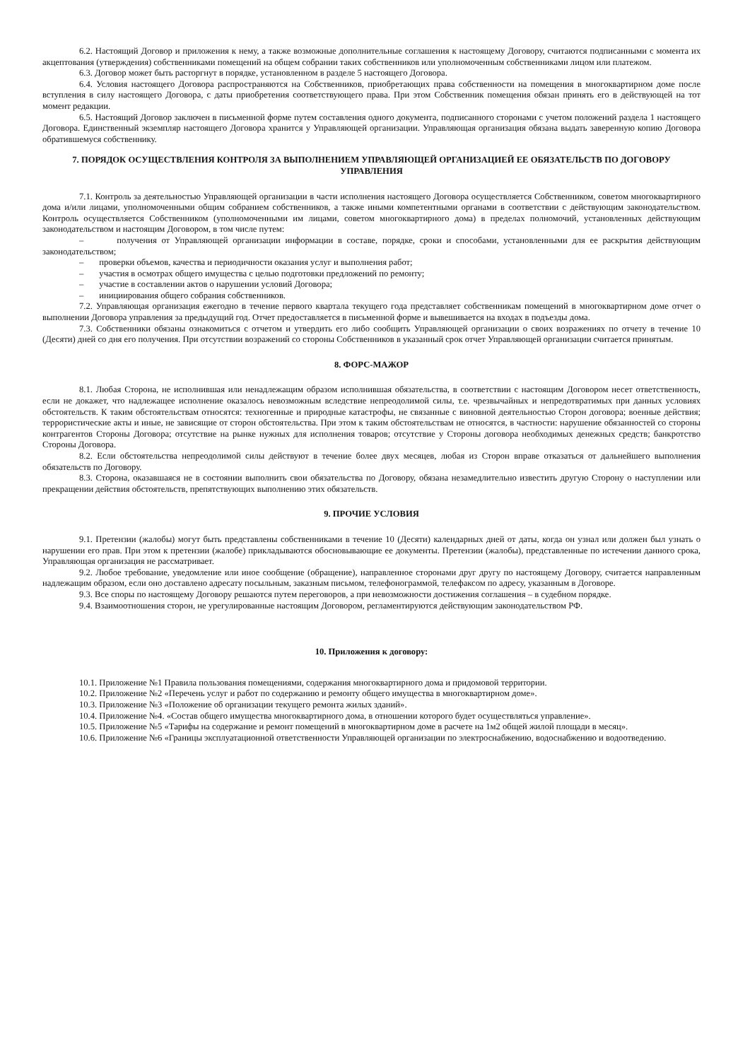6.2. Настоящий Договор и приложения к нему, а также возможные дополнительные соглашения к настоящему Договору, считаются подписанными с момента их акцептования (утверждения) собственниками помещений на общем собрании таких собственников или уполномоченным собственниками лицом или платежом.
6.3. Договор может быть расторгнут в порядке, установленном в разделе 5 настоящего Договора.
6.4. Условия настоящего Договора распространяются на Собственников, приобретающих права собственности на помещения в многоквартирном доме после вступления в силу настоящего Договора, с даты приобретения соответствующего права. При этом Собственник помещения обязан принять его в действующей на тот момент редакции.
6.5. Настоящий Договор заключен в письменной форме путем составления одного документа, подписанного сторонами с учетом положений раздела 1 настоящего Договора. Единственный экземпляр настоящего Договора хранится у Управляющей организации. Управляющая организация обязана выдать заверенную копию Договора обратившемуся собственнику.
7. ПОРЯДОК ОСУЩЕСТВЛЕНИЯ КОНТРОЛЯ ЗА ВЫПОЛНЕНИЕМ УПРАВЛЯЮЩЕЙ ОРГАНИЗАЦИЕЙ ЕЕ ОБЯЗАТЕЛЬСТВ ПО ДОГОВОРУ УПРАВЛЕНИЯ
7.1. Контроль за деятельностью Управляющей организации в части исполнения настоящего Договора осуществляется Собственником, советом многоквартирного дома и/или лицами, уполномоченными общим собранием собственников, а также иными компетентными органами в соответствии с действующим законодательством. Контроль осуществляется Собственником (уполномоченными им лицами, советом многоквартирного дома) в пределах полномочий, установленных действующим законодательством и настоящим Договором, в том числе путем:
– получения от Управляющей организации информации в составе, порядке, сроки и способами, установленными для ее раскрытия действующим законодательством;
– проверки объемов, качества и периодичности оказания услуг и выполнения работ;
– участия в осмотрах общего имущества с целью подготовки предложений по ремонту;
– участие в составлении актов о нарушении условий Договора;
– инициирования общего собрания собственников.
7.2. Управляющая организация ежегодно в течение первого квартала текущего года представляет собственникам помещений в многоквартирном доме отчет о выполнении Договора управления за предыдущий год. Отчет предоставляется в письменной форме и вывешивается на входах в подъезды дома.
7.3. Собственники обязаны ознакомиться с отчетом и утвердить его либо сообщить Управляющей организации о своих возражениях по отчету в течение 10 (Десяти) дней со дня его получения. При отсутствии возражений со стороны Собственников в указанный срок отчет Управляющей организации считается принятым.
8. ФОРС-МАЖОР
8.1. Любая Сторона, не исполнившая или ненадлежащим образом исполнившая обязательства, в соответствии с настоящим Договором несет ответственность, если не докажет, что надлежащее исполнение оказалось невозможным вследствие непреодолимой силы, т.е. чрезвычайных и непредотвратимых при данных условиях обстоятельств. К таким обстоятельствам относятся: техногенные и природные катастрофы, не связанные с виновной деятельностью Сторон договора; военные действия; террористические акты и иные, не зависящие от сторон обстоятельства. При этом к таким обстоятельствам не относятся, в частности: нарушение обязанностей со стороны контрагентов Стороны Договора; отсутствие на рынке нужных для исполнения товаров; отсутствие у Стороны договора необходимых денежных средств; банкротство Стороны Договора.
8.2. Если обстоятельства непреодолимой силы действуют в течение более двух месяцев, любая из Сторон вправе отказаться от дальнейшего выполнения обязательств по Договору.
8.3. Сторона, оказавшаяся не в состоянии выполнить свои обязательства по Договору, обязана незамедлительно известить другую Сторону о наступлении или прекращении действия обстоятельств, препятствующих выполнению этих обязательств.
9. ПРОЧИЕ УСЛОВИЯ
9.1. Претензии (жалобы) могут быть представлены собственниками в течение 10 (Десяти) календарных дней от даты, когда он узнал или должен был узнать о нарушении его прав. При этом к претензии (жалобе) прикладываются обосновывающие ее документы. Претензии (жалобы), представленные по истечении данного срока, Управляющая организация не рассматривает.
9.2. Любое требование, уведомление или иное сообщение (обращение), направленное сторонами друг другу по настоящему Договору, считается направленным надлежащим образом, если оно доставлено адресату посыльным, заказным письмом, телефонограммой, телефаксом по адресу, указанным в Договоре.
9.3. Все споры по настоящему Договору решаются путем переговоров, а при невозможности достижения соглашения – в судебном порядке.
9.4. Взаимоотношения сторон, не урегулированные настоящим Договором, регламентируются действующим законодательством РФ.
10. Приложения к договору:
10.1. Приложение №1 Правила пользования помещениями, содержания многоквартирного дома и придомовой территории.
10.2. Приложение №2 «Перечень услуг и работ по содержанию и ремонту общего имущества в многоквартирном доме».
10.3. Приложение №3 «Положение об организации текущего ремонта жилых зданий».
10.4. Приложение №4. «Состав общего имущества многоквартирного дома, в отношении которого будет осуществляться управление».
10.5. Приложение №5 «Тарифы на содержание и ремонт помещений в многоквартирном доме в расчете на 1м2 общей жилой площади в месяц».
10.6. Приложение №6 «Границы эксплуатационной ответственности Управляющей организации по электроснабжению, водоснабжению и водоотведению.